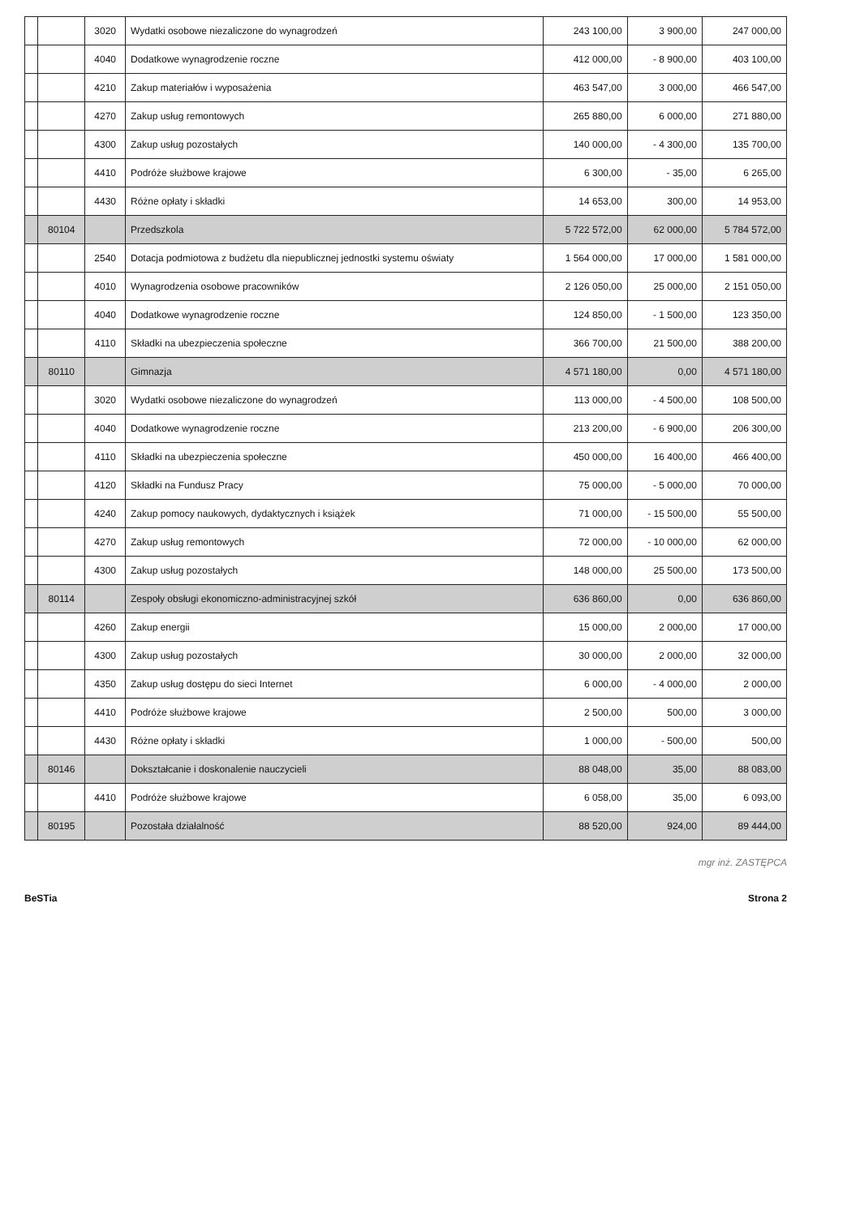| | | 3020 | Wydatki osobowe niezaliczone do wynagrodzeń | 243 100,00 | 3 900,00 | 247 000,00 |
| | | 4040 | Dodatkowe wynagrodzenie roczne | 412 000,00 | - 8 900,00 | 403 100,00 |
| | | 4210 | Zakup materiałów i wyposażenia | 463 547,00 | 3 000,00 | 466 547,00 |
| | | 4270 | Zakup usług remontowych | 265 880,00 | 6 000,00 | 271 880,00 |
| | | 4300 | Zakup usług pozostałych | 140 000,00 | - 4 300,00 | 135 700,00 |
| | | 4410 | Podróże służbowe krajowe | 6 300,00 | - 35,00 | 6 265,00 |
| | | 4430 | Różne opłaty i składki | 14 653,00 | 300,00 | 14 953,00 |
| | 80104 | | Przedszkola | 5 722 572,00 | 62 000,00 | 5 784 572,00 |
| | | 2540 | Dotacja podmiotowa z budżetu dla niepublicznej jednostki systemu oświaty | 1 564 000,00 | 17 000,00 | 1 581 000,00 |
| | | 4010 | Wynagrodzenia osobowe pracowników | 2 126 050,00 | 25 000,00 | 2 151 050,00 |
| | | 4040 | Dodatkowe wynagrodzenie roczne | 124 850,00 | - 1 500,00 | 123 350,00 |
| | | 4110 | Składki na ubezpieczenia społeczne | 366 700,00 | 21 500,00 | 388 200,00 |
| | 80110 | | Gimnazja | 4 571 180,00 | 0,00 | 4 571 180,00 |
| | | 3020 | Wydatki osobowe niezaliczone do wynagrodzeń | 113 000,00 | - 4 500,00 | 108 500,00 |
| | | 4040 | Dodatkowe wynagrodzenie roczne | 213 200,00 | - 6 900,00 | 206 300,00 |
| | | 4110 | Składki na ubezpieczenia społeczne | 450 000,00 | 16 400,00 | 466 400,00 |
| | | 4120 | Składki na Fundusz Pracy | 75 000,00 | - 5 000,00 | 70 000,00 |
| | | 4240 | Zakup pomocy naukowych, dydaktycznych i książek | 71 000,00 | - 15 500,00 | 55 500,00 |
| | | 4270 | Zakup usług remontowych | 72 000,00 | - 10 000,00 | 62 000,00 |
| | | 4300 | Zakup usług pozostałych | 148 000,00 | 25 500,00 | 173 500,00 |
| | 80114 | | Zespoły obsługi ekonomiczno-administracyjnej szkół | 636 860,00 | 0,00 | 636 860,00 |
| | | 4260 | Zakup energii | 15 000,00 | 2 000,00 | 17 000,00 |
| | | 4300 | Zakup usług pozostałych | 30 000,00 | 2 000,00 | 32 000,00 |
| | | 4350 | Zakup usług dostępu do sieci Internet | 6 000,00 | - 4 000,00 | 2 000,00 |
| | | 4410 | Podróże służbowe krajowe | 2 500,00 | 500,00 | 3 000,00 |
| | | 4430 | Różne opłaty i składki | 1 000,00 | - 500,00 | 500,00 |
| | 80146 | | Dokształcanie i doskonalenie nauczycieli | 88 048,00 | 35,00 | 88 083,00 |
| | | 4410 | Podróże służbowe krajowe | 6 058,00 | 35,00 | 6 093,00 |
| | 80195 | | Pozostała działalność | 88 520,00 | 924,00 | 89 444,00 |
mgr inż. ZASTĘPCA
BeSTia Strona 2